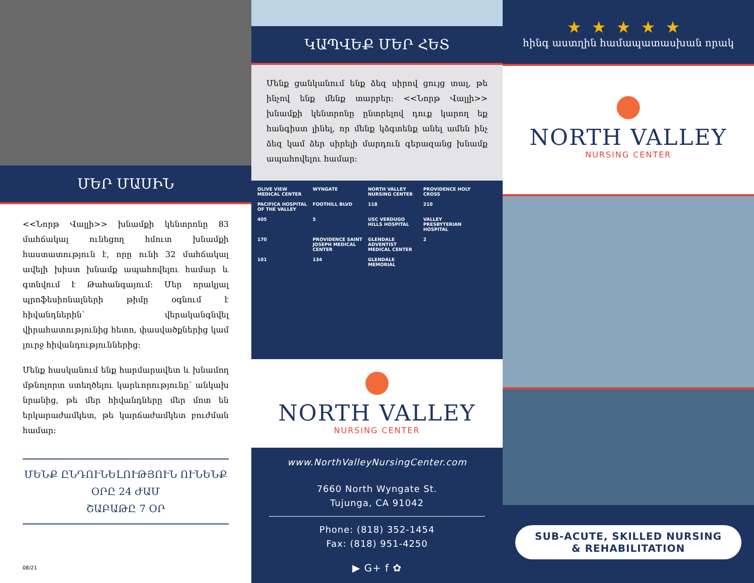ՄԵՐ ՄԱՍԻՆ
<<Նորթ Վալլի>> խնամքի կենտրոնը 83 մահճակալ ունեցող հմուտ խնամքի հաստատություն է, որը ունի 32 մահճակալ ավելի խիստ խնամք ապահովելու համար և գտնվում է Թահանգայում: Մեր որակյալ պրոֆեսիոնալների թիմը օգնում է հիվանդներին՝ վերականգնվել վիրահատությունից հետո, փասվածքներից կամ լուրջ հիվանդություններից:
Մենք հասկանում ենք հարմարավետ և խնամող մթնոլորտ ստեղծելու կարևորությունը՝ անկախ նրանից, թե մեր հիվանդները մեր մոտ են երկարաժամկետ, թե կարճաժամկետ բուժման համար:
ՄԵՆՔ ԸՆԴՈՒՆԵԼՈՒԹՅՈՒՆ ՈՒՆԵՆՔ
ՕՐԸ 24 ԺԱՄ
ՇԱԲԱԹԸ 7 ՕՐ
08/21
ԿԱՊՎԵՔ ՄԵՐ ՀԵՏ
Մենք ցանկանում ենք ձեզ սիրով ցույց տալ, թե ինչով ենք մենք տարբեր: <<Նորթ Վալլի>> խնամքի կենտրոնը ընտրելով դուք կարող եք հանգիստ լինել, որ մենք կձգտենք անել ամեն ինչ ձեզ կամ ձեր սիրելի մարդուն գերազանց խնամք ապահովելու համար:
OLIVE VIEW MEDICAL CENTER WYNGATE NORTH VALLEY NURSING CENTER PROVIDENCE HOLY CROSS PACIFICA HOSPITAL OF THE VALLEY FOOTHILL BLVD 118 210 405 5 USC VERDUGO HILLS HOSPITAL VALLEY PRESBYTERIAN HOSPITAL 170 PROVIDENCE SAINT JOSEPH MEDICAL CENTER GLENDALE ADVENTIST MEDICAL CENTER 2 101 134 GLENDALE MEMORIAL
NORTH VALLEY
NURSING CENTER
www.NorthValleyNursingCenter.com
7660 North Wyngate St.
Tujunga, CA 91042
Phone: (818) 352-1454
Fax: (818) 951-4250
▶ G+ f ✿
★★★★★
հինգ աստղին համապատասխան որակ
NORTH VALLEY
NURSING CENTER
SUB-ACUTE, SKILLED NURSING
& REHABILITATION